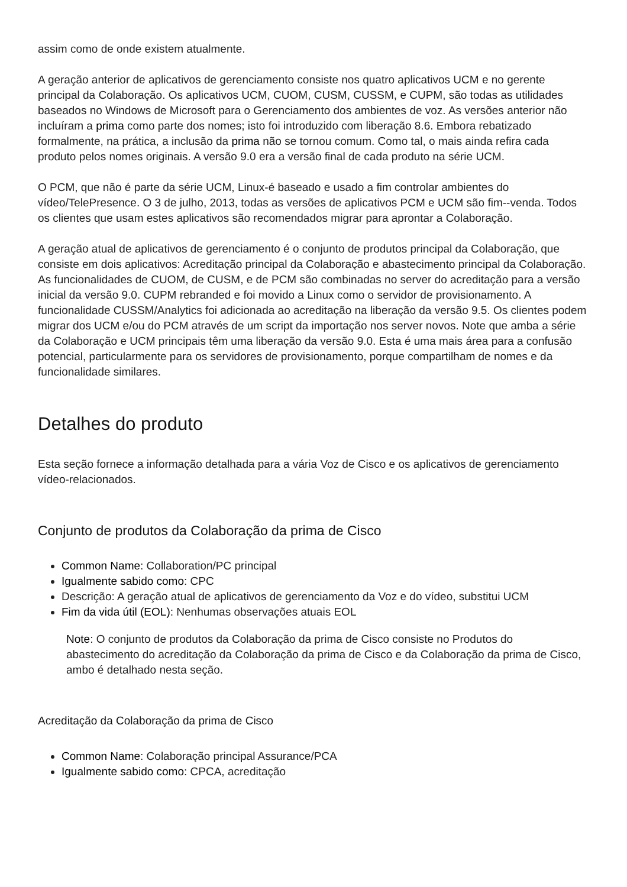assim como de onde existem atualmente.
A geração anterior de aplicativos de gerenciamento consiste nos quatro aplicativos UCM e no gerente principal da Colaboração. Os aplicativos UCM, CUOM, CUSM, CUSSM, e CUPM, são todas as utilidades baseados no Windows de Microsoft para o Gerenciamento dos ambientes de voz. As versões anterior não incluíram a prima como parte dos nomes; isto foi introduzido com liberação 8.6. Embora rebatizado formalmente, na prática, a inclusão da prima não se tornou comum. Como tal, o mais ainda refira cada produto pelos nomes originais. A versão 9.0 era a versão final de cada produto na série UCM.
O PCM, que não é parte da série UCM, Linux-é baseado e usado a fim controlar ambientes do vídeo/TelePresence. O 3 de julho, 2013, todas as versões de aplicativos PCM e UCM são fim--venda. Todos os clientes que usam estes aplicativos são recomendados migrar para aprontar a Colaboração.
A geração atual de aplicativos de gerenciamento é o conjunto de produtos principal da Colaboração, que consiste em dois aplicativos: Acreditação principal da Colaboração e abastecimento principal da Colaboração. As funcionalidades de CUOM, de CUSM, e de PCM são combinadas no server do acreditação para a versão inicial da versão 9.0. CUPM rebranded e foi movido a Linux como o servidor de provisionamento. A funcionalidade CUSSM/Analytics foi adicionada ao acreditação na liberação da versão 9.5. Os clientes podem migrar dos UCM e/ou do PCM através de um script da importação nos server novos. Note que amba a série da Colaboração e UCM principais têm uma liberação da versão 9.0. Esta é uma mais área para a confusão potencial, particularmente para os servidores de provisionamento, porque compartilham de nomes e da funcionalidade similares.
Detalhes do produto
Esta seção fornece a informação detalhada para a vária Voz de Cisco e os aplicativos de gerenciamento vídeo-relacionados.
Conjunto de produtos da Colaboração da prima de Cisco
Common Name: Collaboration/PC principal
Igualmente sabido como: CPC
Descrição: A geração atual de aplicativos de gerenciamento da Voz e do vídeo, substitui UCM
Fim da vida útil (EOL): Nenhumas observações atuais EOL
Note: O conjunto de produtos da Colaboração da prima de Cisco consiste no Produtos do abastecimento do acreditação da Colaboração da prima de Cisco e da Colaboração da prima de Cisco, ambo é detalhado nesta seção.
Acreditação da Colaboração da prima de Cisco
Common Name: Colaboração principal Assurance/PCA
Igualmente sabido como: CPCA, acreditação